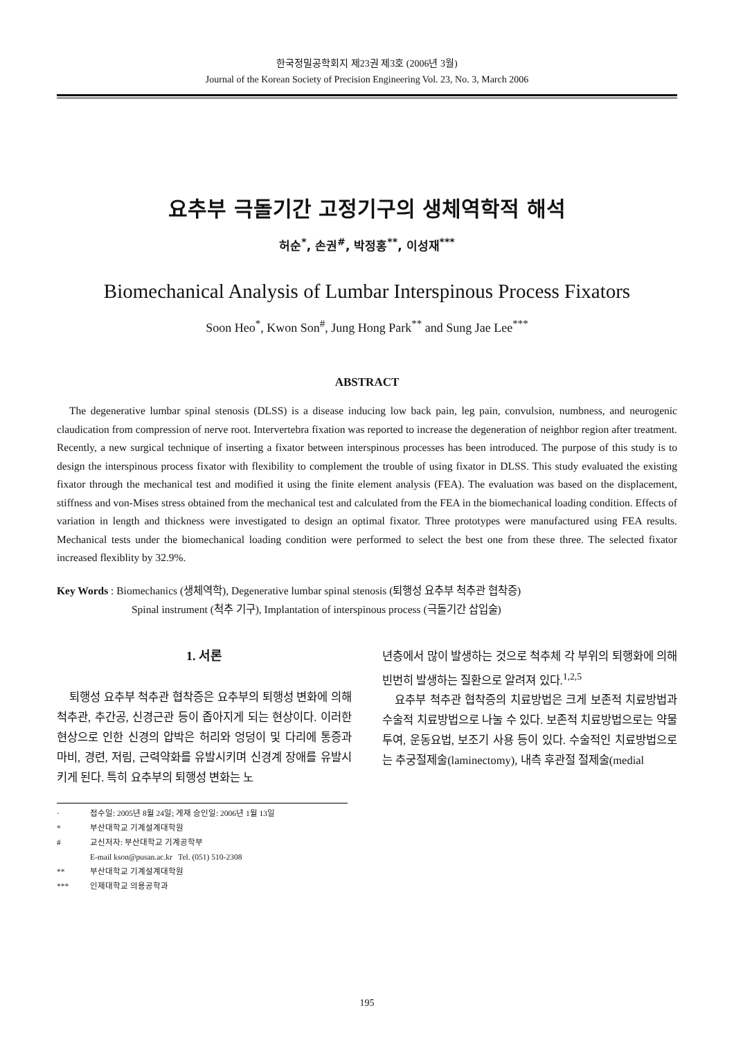한국정밀공학회지 제23권 제3호 (2006년 3월)
Journal of the Korean Society of Precision Engineering Vol. 23, No. 3, March 2006
요추부 극돌기간 고정기구의 생체역학적 해석
허순<sup>*</sup>, 손권<sup>#</sup>, 박정홍<sup>**</sup>, 이성재<sup>***</sup>
Biomechanical Analysis of Lumbar Interspinous Process Fixators
Soon Heo<sup>*</sup>, Kwon Son<sup>#</sup>, Jung Hong Park<sup>**</sup> and Sung Jae Lee<sup>***</sup>
ABSTRACT
The degenerative lumbar spinal stenosis (DLSS) is a disease inducing low back pain, leg pain, convulsion, numbness, and neurogenic claudication from compression of nerve root. Intervertebra fixation was reported to increase the degeneration of neighbor region after treatment. Recently, a new surgical technique of inserting a fixator between interspinous processes has been introduced. The purpose of this study is to design the interspinous process fixator with flexibility to complement the trouble of using fixator in DLSS. This study evaluated the existing fixator through the mechanical test and modified it using the finite element analysis (FEA). The evaluation was based on the displacement, stiffness and von-Mises stress obtained from the mechanical test and calculated from the FEA in the biomechanical loading condition. Effects of variation in length and thickness were investigated to design an optimal fixator. Three prototypes were manufactured using FEA results. Mechanical tests under the biomechanical loading condition were performed to select the best one from these three. The selected fixator increased flexiblity by 32.9%.
Key Words : Biomechanics (생체역학), Degenerative lumbar spinal stenosis (퇴행성 요추부 척추관 협착증)
Spinal instrument (척추 기구), Implantation of interspinous process (극돌기간 삽입술)
1. 서론
퇴행성 요추부 척추관 협착증은 요추부의 퇴행성 변화에 의해 척추관, 추간공, 신경근관 등이 좁아지게 되는 현상이다. 이러한 현상으로 인한 신경의 압박은 허리와 엉덩이 및 다리에 통증과 마비, 경련, 저림, 근력약화를 유발시키며 신경계 장애를 유발시키게 된다. 특히 요추부의 퇴행성 변화는 노
· 접수일: 2005년 8월 24일; 게재 승인일: 2006년 1월 13일
* 부산대학교 기계설계대학원
# 교신저자: 부산대학교 기계공학부
E-mail kson@pusan.ac.kr Tel. (051) 510-2308
** 부산대학교 기계설계대학원
*** 인제대학교 의용공학과
년층에서 많이 발생하는 것으로 척추체 각 부위의 퇴행화에 의해 빈번히 발생하는 질환으로 알려져 있다.<sup>1,2,5</sup>
요추부 척추관 협착증의 치료방법은 크게 보존적 치료방법과 수술적 치료방법으로 나눌 수 있다. 보존적 치료방법으로는 약물투여, 운동요법, 보조기 사용 등이 있다. 수술적인 치료방법으로는 추궁절제술(laminectomy), 내측 후관절 절제술(medial
195